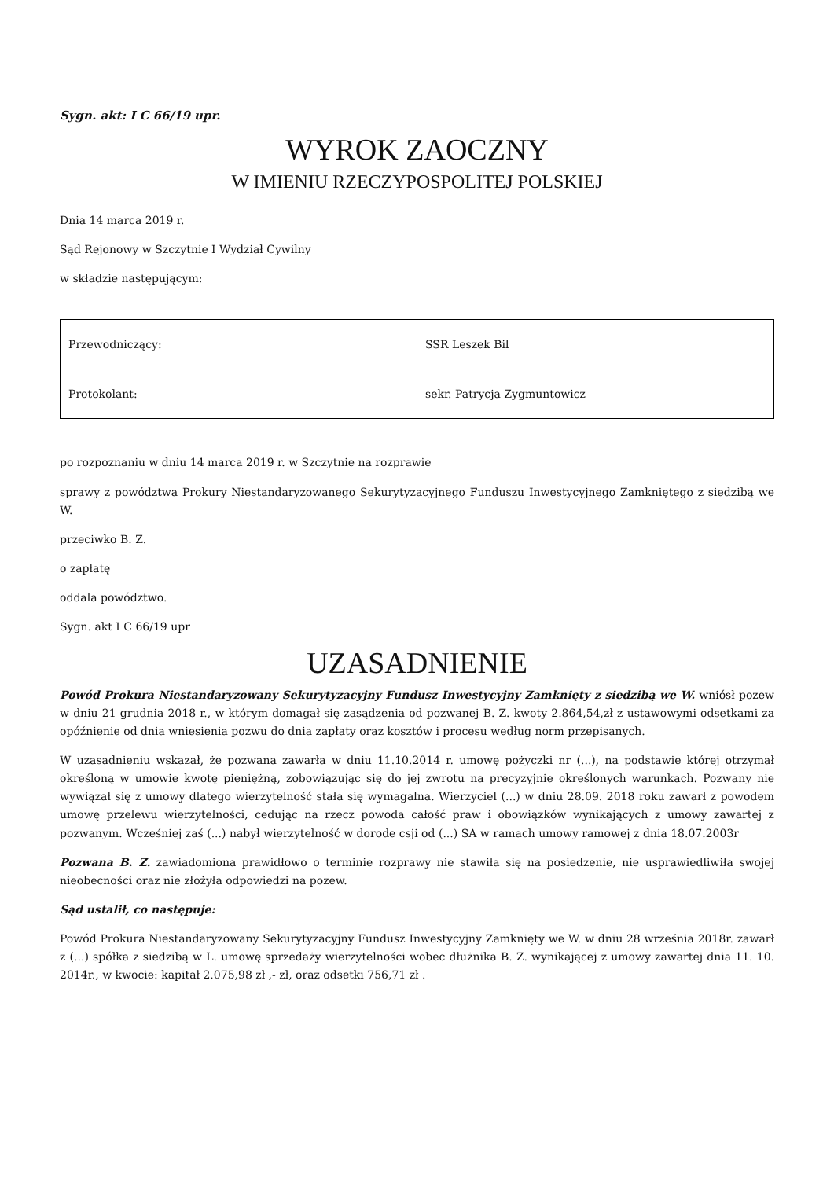Sygn. akt: I C 66/19 upr.
WYROK ZAOCZNY
W IMIENIU RZECZYPOSPOLITEJ POLSKIEJ
Dnia 14 marca 2019 r.
Sąd Rejonowy w Szczytnie I Wydział Cywilny
w składzie następującym:
| Przewodniczący: | SSR Leszek Bil |
| Protokolant: | sekr. Patrycja Zygmuntowicz |
po rozpoznaniu w dniu 14 marca 2019 r. w Szczytnie na rozprawie
sprawy z powództwa Prokury Niestandaryzowanego Sekurytyzacyjnego Funduszu Inwestycyjnego Zamkniętego z siedzibą we W.
przeciwko B. Z.
o zapłatę
oddala powództwo.
Sygn. akt I C 66/19 upr
UZASADNIENIE
Powód Prokura Niestandaryzowany Sekurytyzacyjny Fundusz Inwestycyjny Zamknięty z siedzibą we W. wniósł pozew w dniu 21 grudnia 2018 r., w którym domagał się zasądzenia od pozwanej B. Z. kwoty 2.864,54,zł z ustawowymi odsetkami za opóźnienie od dnia wniesienia pozwu do dnia zapłaty oraz kosztów i procesu według norm przepisanych.
W uzasadnieniu wskazał, że pozwana zawarła w dniu 11.10.2014 r. umowę pożyczki nr (...), na podstawie której otrzymał określoną w umowie kwotę pieniężną, zobowiązując się do jej zwrotu na precyzyjnie określonych warunkach. Pozwany nie wywiązał się z umowy dlatego wierzytelność stała się wymagalna. Wierzyciel (...) w dniu 28.09. 2018 roku zawarł z powodem umowę przelewu wierzytelności, cedując na rzecz powoda całość praw i obowiązków wynikających z umowy zawartej z pozwanym. Wcześniej zaś (...) nabył wierzytelność w dorode csji od (...) SA w ramach umowy ramowej z dnia 18.07.2003r
Pozwana B. Z. zawiadomiona prawidłowo o terminie rozprawy nie stawiła się na posiedzenie, nie usprawiedliwiła swojej nieobecności oraz nie złożyła odpowiedzi na pozew.
Sąd ustalił, co następuje:
Powód Prokura Niestandaryzowany Sekurytyzacyjny Fundusz Inwestycyjny Zamknięty we W. w dniu 28 września 2018r. zawarł z (...) spółka z siedzibą w L. umowę sprzedaży wierzytelności wobec dłużnika B. Z. wynikającej z umowy zawartej dnia 11. 10. 2014r., w kwocie: kapitał 2.075,98 zł ,- zł, oraz odsetki 756,71 zł .